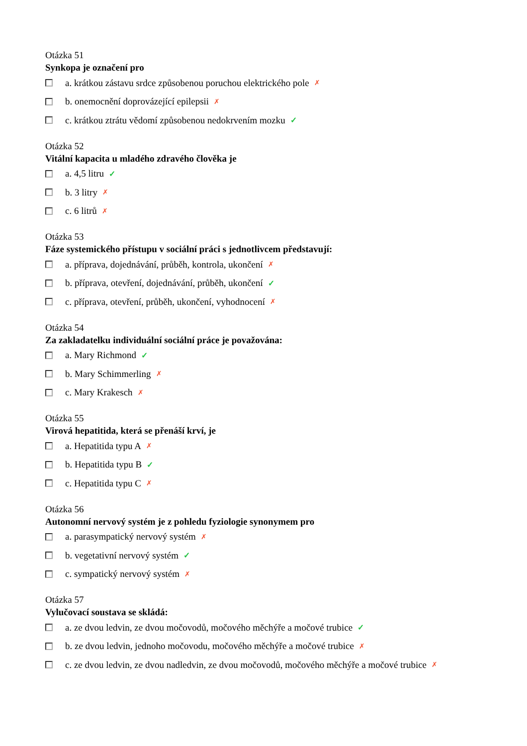Otázka 51
Synkopa je označení pro
a. krátkou zástavu srdce způsobenou poruchou elektrického pole ✗
b. onemocnění doprovázející epilepsii ✗
c. krátkou ztrátu vědomí způsobenou nedokrvením mozku ✓
Otázka 52
Vitální kapacita u mladého zdravého člověka je
a. 4,5 litru ✓
b. 3 litry ✗
c. 6 litrů ✗
Otázka 53
Fáze systemického přístupu v sociální práci s jednotlivcem představují:
a. příprava, dojednávání, průběh, kontrola, ukončení ✗
b. příprava, otevření, dojednávání, průběh, ukončení ✓
c. příprava, otevření, průběh, ukončení, vyhodnocení ✗
Otázka 54
Za zakladatelku individuální sociální práce je považována:
a. Mary Richmond ✓
b. Mary Schimmerling ✗
c. Mary Krakesch ✗
Otázka 55
Virová hepatitida, která se přenáší krví, je
a. Hepatitida typu A ✗
b. Hepatitida typu B ✓
c. Hepatitida typu C ✗
Otázka 56
Autonomní nervový systém je z pohledu fyziologie synonymem pro
a. parasympatický nervový systém ✗
b. vegetativní nervový systém ✓
c. sympatický nervový systém ✗
Otázka 57
Vylučovací soustava se skládá:
a. ze dvou ledvin, ze dvou močovodů, močového měchýře a močové trubice ✓
b. ze dvou ledvin, jednoho močovodu, močového měchýře a močové trubice ✗
c. ze dvou ledvin, ze dvou nadledvin, ze dvou močovodů, močového měchýře a močové trubice ✗